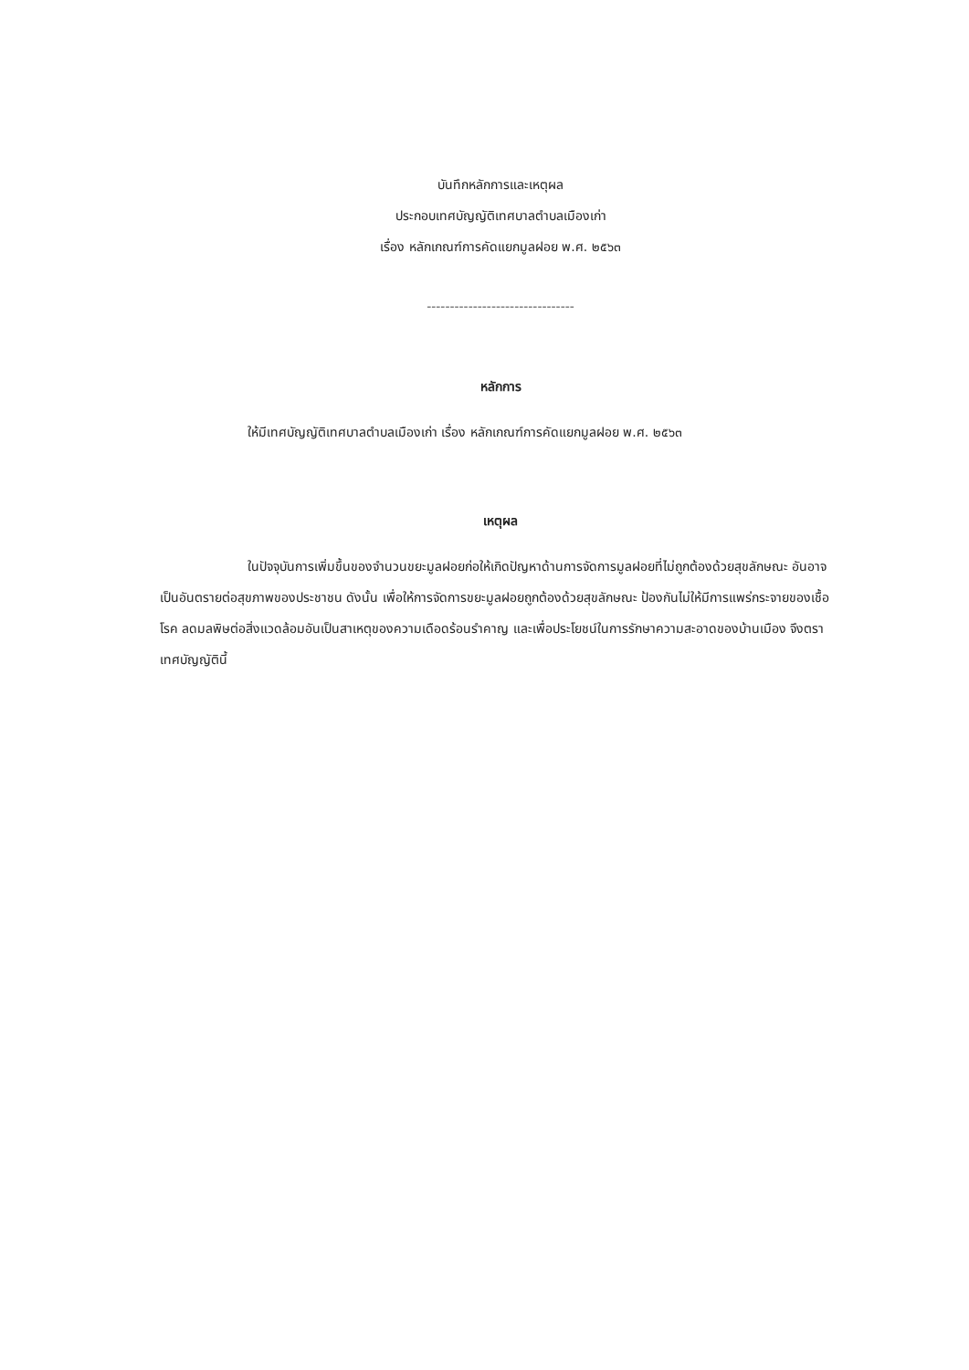บันทึกหลักการและเหตุผล
ประกอบเทศบัญญัติเทศบาลตำบลเมืองเก่า
เรื่อง หลักเกณฑ์การคัดแยกมูลฝอย พ.ศ. ๒๕๖๓
--------------------------------
หลักการ
ให้มีเทศบัญญัติเทศบาลตำบลเมืองเก่า เรื่อง หลักเกณฑ์การคัดแยกมูลฝอย พ.ศ. ๒๕๖๓
เหตุผล
ในปัจจุบันการเพิ่มขึ้นของจำนวนขยะมูลฝอยก่อให้เกิดปัญหาด้านการจัดการมูลฝอยที่ไม่ถูกต้องด้วยสุขลักษณะ อันอาจเป็นอันตรายต่อสุขภาพของประชาชน ดังนั้น เพื่อให้การจัดการขยะมูลฝอยถูกต้องด้วยสุขลักษณะ ป้องกันไม่ให้มีการแพร่กระจายของเชื้อโรค ลดมลพิษต่อสิ่งแวดล้อมอันเป็นสาเหตุของความเดือดร้อนรำคาญ และเพื่อประโยชน์ในการรักษาความสะอาดของบ้านเมือง จึงตราเทศบัญญัตินี้